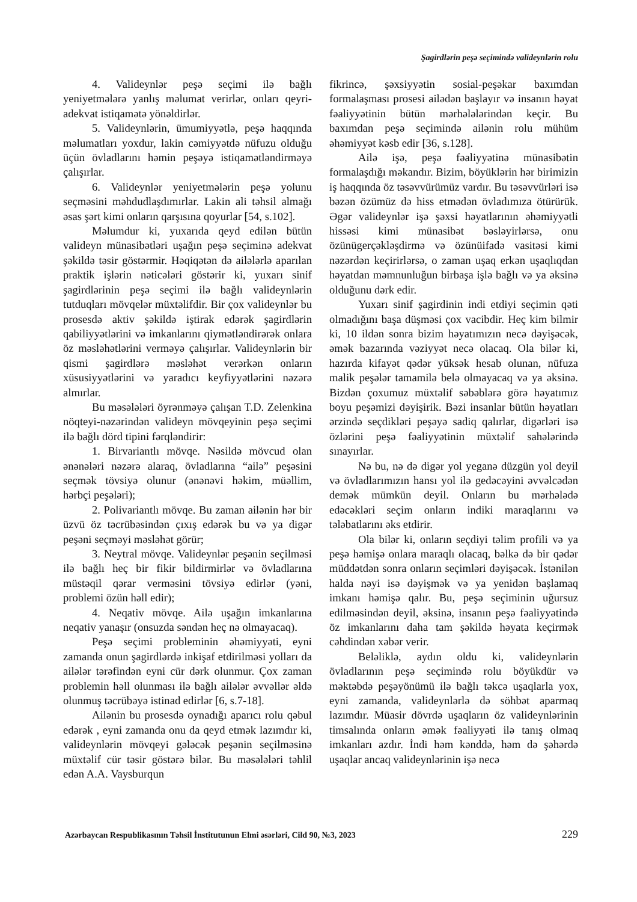Şagirdlərin peşə seçimində valideynlərin rolu
4. Valideynlər peşə seçimi ilə bağlı yeniyetmələrə yanlış məlumat verirlər, onları qeyri-adekvat istiqamətə yönəldirlər.
5. Valideynlərin, ümumiyyətlə, peşə haqqında məlumatları yoxdur, lakin cəmiyyətdə nüfuzu olduğu üçün övladlarını həmin peşəyə istiqamətləndirməyə çalışırlar.
6. Valideynlər yeniyetmələrin peşə yolunu seçməsini məhdudlaşdımırlar. Lakin ali təhsil almağı əsas şərt kimi onların qarşısına qoyurlar [54, s.102].
Məlumdur ki, yuxarıda qeyd edilən bütün valideyn münasibətləri uşağın peşə seçiminə adekvat şəkildə təsir göstərmir. Həqiqətən də ailələrlə aparılan praktik işlərin nəticələri göstərir ki, yuxarı sinif şagirdlərinin peşə seçimi ilə bağlı valideynlərin tutduqları mövqelər müxtəlifdir. Bir çox valideynlər bu prosesdə aktiv şəkildə iştirak edərək şagirdlərin qabiliyyətlərini və imkanlarını qiymətləndirərək onlara öz məsləhətlərini verməyə çalışırlar. Valideynlərin bir qismi şagirdlərə məsləhət verərkən onların xüsusiyyətlərini və yaradıcı keyfiyyətlərini nəzərə almırlar.
Bu məsələləri öyrənməyə çalışan T.D. Zelenkina nöqteyi-nəzərindən valideyn mövqeyinin peşə seçimi ilə bağlı dörd tipini fərqləndirir:
1. Birvariantlı mövqe. Nəsildə mövcud olan ənənələri nəzərə alaraq, övladlarına “ailə” peşəsini seçmək tövsiyə olunur (ənənəvi həkim, müəllim, hərbçi peşələri);
2. Polivariantlı mövqe. Bu zaman ailənin hər bir üzvü öz təcrübəsindən çıxış edərək bu və ya digər peşəni seçməyi məsləhət görür;
3. Neytral mövqe. Valideynlər peşənin seçilməsi ilə bağlı heç bir fikir bildirmirlər və övladlarına müstəqil qərar verməsini tövsiyə edirlər (yəni, problemi özün həll edir);
4. Neqativ mövqe. Ailə uşağın imkanlarına neqativ yanaşır (onsuzda səndən heç nə olmayacaq).
Peşə seçimi probleminin əhəmiyyəti, eyni zamanda onun şagirdlərdə inkişaf etdirilməsi yolları da ailələr tərəfindən eyni cür dərk olunmur. Çox zaman problemin həll olunması ilə bağlı ailələr əvvəllər əldə olunmuş təcrübəyə istinad edirlər [6, s.7-18].
Ailənin bu prosesdə oynadığı aparıcı rolu qəbul edərək , eyni zamanda onu da qeyd etmək lazımdır ki, valideynlərin mövqeyi gələcək peşənin seçilməsinə müxtəlif cür təsir göstərə bilər. Bu məsələləri təhlil edən A.A. Vaysburqun
fikrincə, şəxsiyyətin sosial-peşəkar baxımdan formalaşması prosesi ailədən başlayır və insanın həyat fəaliyyətinin bütün mərhələlərindən keçir. Bu baxımdan peşə seçimində ailənin rolu mühüm əhəmiyyət kəsb edir [36, s.128].
Ailə işə, peşə fəaliyyətinə münasibətin formalaşdığı məkandır. Bizim, böyüklərin hər birimizin iş haqqında öz təsəvvürümüz vardır. Bu təsəvvürləri isə bəzən özümüz də hiss etmədən övladımıza ötürürük. Əgər valideynlər işə şəxsi həyatlarının əhəmiyyətli hissəsi kimi münasibət bəsləyirlərsə, onu özünügerçəkləşdirmə və özünüifadə vasitəsi kimi nəzərdən keçirirlərsə, o zaman uşaq erkən uşaqlıqdan həyatdan məmnunluğun birbaşa işlə bağlı və ya əksinə olduğunu dərk edir.
Yuxarı sinif şagirdinin indi etdiyi seçimin qəti olmadığını başa düşməsi çox vacibdir. Heç kim bilmir ki, 10 ildən sonra bizim həyatımızın necə dəyişəcək, əmək bazarında vəziyyət necə olacaq. Ola bilər ki, hazırda kifayət qədər yüksək hesab olunan, nüfuza malik peşələr tamamilə belə olmayacaq və ya əksinə. Bizdən çoxumuz müxtəlif səbəblərə görə həyatımız boyu peşəmizi dəyişirik. Bəzi insanlar bütün həyatları ərzində seçdikləri peşəyə sadiq qalırlar, digərləri isə özlərini peşə fəaliyyətinin müxtəlif sahələrində sınayırlar.
Nə bu, nə də digər yol yeganə düzgün yol deyil və övladlarımızın hansı yol ilə gedəcəyini əvvəlcədən demək mümkün deyil. Onların bu mərhələdə edəcəkləri seçim onların indiki maraqlarını və tələbatlarını əks etdirir.
Ola bilər ki, onların seçdiyi təlim profili və ya peşə həmişə onlara maraqlı olacaq, bəlkə də bir qədər müddətdən sonra onların seçimləri dəyişəcək. İstənilən halda nəyi isə dəyişmək və ya yenidən başlamaq imkanı həmişə qalır. Bu, peşə seçiminin uğursuz edilməsindən deyil, əksinə, insanın peşə fəaliyyətində öz imkanlarını daha tam şəkildə həyata keçirmək cəhdindən xəbər verir.
Beləliklə, aydın oldu ki, valideynlərin övladlarının peşə seçimində rolu böyükdür və məktəbdə peşəyönümü ilə bağlı təkcə uşaqlarla yox, eyni zamanda, valideynlərlə də söhbət aparmaq lazımdır. Müasir dövrdə uşaqların öz valideynlərinin timsalında onların əmək fəaliyyəti ilə tanış olmaq imkanları azdır. İndi həm kənddə, həm də şəhərdə uşaqlar ancaq valideynlərinin işə necə
Azərbaycan Respublikasının Təhsil İnstitutunun Elmi əsərləri, Cild 90, №3, 2023 229